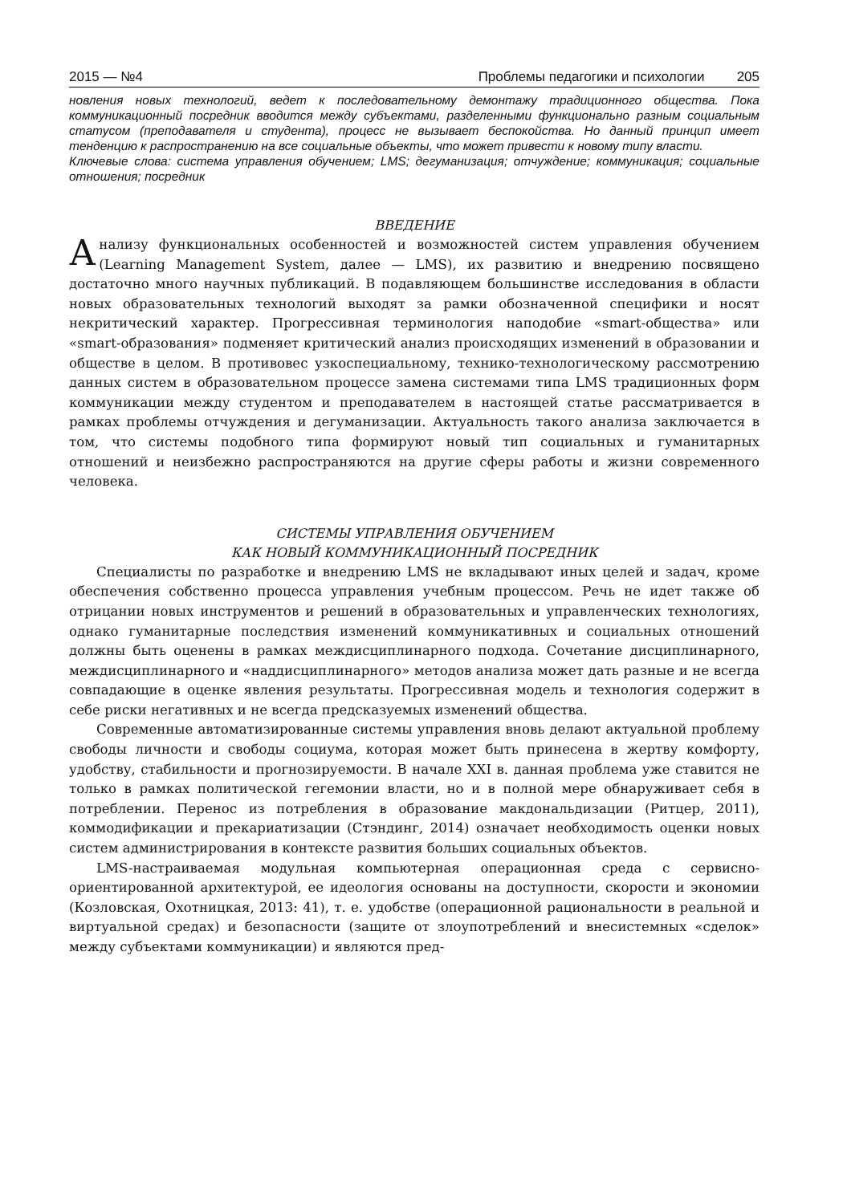2015 — №4 Проблемы педагогики и психологии 205
новления новых технологий, ведет к последовательному демонтажу традиционного общества. Пока коммуникационный посредник вводится между субъектами, разделенными функционально разным социальным статусом (преподавателя и студента), процесс не вызывает беспокойства. Но данный принцип имеет тенденцию к распространению на все социальные объекты, что может привести к новому типу власти.
Ключевые слова: система управления обучением; LMS; дегуманизация; отчуждение; коммуникация; социальные отношения; посредник
ВВЕДЕНИЕ
Анализу функциональных особенностей и возможностей систем управления обучением (Learning Management System, далее — LMS), их развитию и внедрению посвящено достаточно много научных публикаций. В подавляющем большинстве исследования в области новых образовательных технологий выходят за рамки обозначенной специфики и носят некритический характер. Прогрессивная терминология наподобие «smart-общества» или «smart-образования» подменяет критический анализ происходящих изменений в образовании и обществе в целом. В противовес узкоспециальному, технико-технологическому рассмотрению данных систем в образовательном процессе замена системами типа LMS традиционных форм коммуникации между студентом и преподавателем в настоящей статье рассматривается в рамках проблемы отчуждения и дегуманизации. Актуальность такого анализа заключается в том, что системы подобного типа формируют новый тип социальных и гуманитарных отношений и неизбежно распространяются на другие сферы работы и жизни современного человека.
СИСТЕМЫ УПРАВЛЕНИЯ ОБУЧЕНИЕМ
КАК НОВЫЙ КОММУНИКАЦИОННЫЙ ПОСРЕДНИК
Специалисты по разработке и внедрению LMS не вкладывают иных целей и задач, кроме обеспечения собственно процесса управления учебным процессом. Речь не идет также об отрицании новых инструментов и решений в образовательных и управленческих технологиях, однако гуманитарные последствия изменений коммуникативных и социальных отношений должны быть оценены в рамках междисциплинарного подхода. Сочетание дисциплинарного, междисциплинарного и «наддисциплинарного» методов анализа может дать разные и не всегда совпадающие в оценке явления результаты. Прогрессивная модель и технология содержит в себе риски негативных и не всегда предсказуемых изменений общества.
Современные автоматизированные системы управления вновь делают актуальной проблему свободы личности и свободы социума, которая может быть принесена в жертву комфорту, удобству, стабильности и прогнозируемости. В начале XXI в. данная проблема уже ставится не только в рамках политической гегемонии власти, но и в полной мере обнаруживает себя в потреблении. Перенос из потребления в образование макдональдизации (Ритцер, 2011), коммодификации и прекариатизации (Стэндинг, 2014) означает необходимость оценки новых систем администрирования в контексте развития больших социальных объектов.
LMS-настраиваемая модульная компьютерная операционная среда с сервисно-ориентированной архитектурой, ее идеология основаны на доступности, скорости и экономии (Козловская, Охотницкая, 2013: 41), т. е. удобстве (операционной рациональности в реальной и виртуальной средах) и безопасности (защите от злоупотреблений и внесистемных «сделок» между субъектами коммуникации) и являются пред-